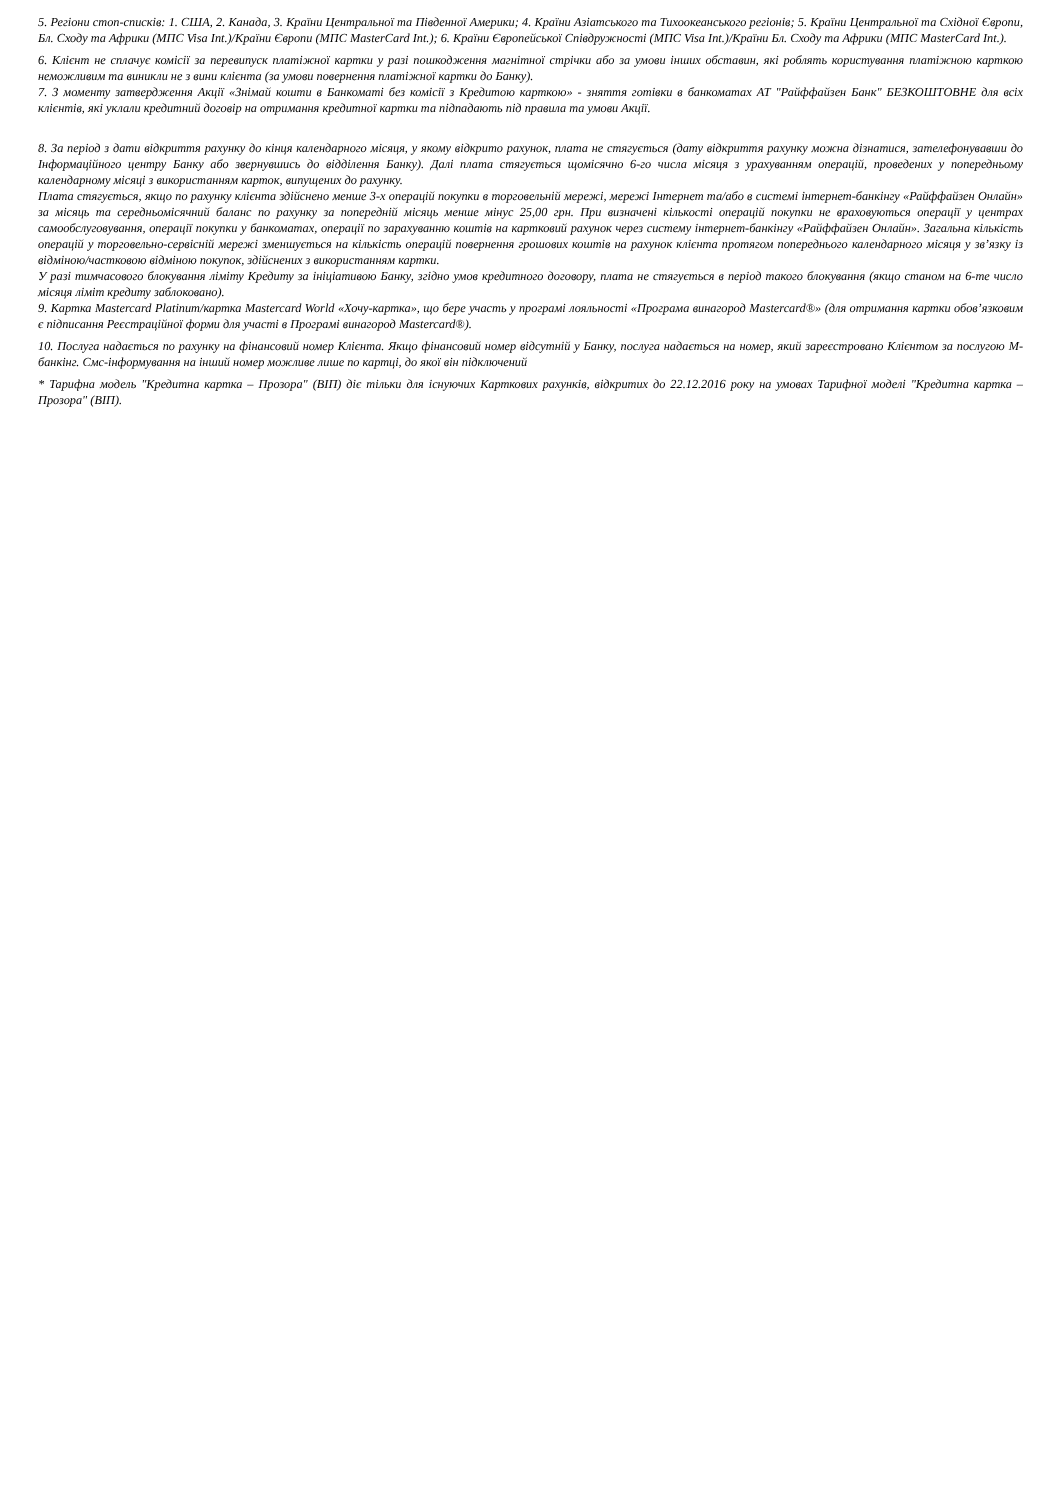5. Регіони стоп-списків: 1. США, 2. Канада, 3. Країни Центральної та Південної Америки; 4. Країни Азіатського та Тихоокеанського регіонів; 5. Країни Центральної та Східної Європи, Бл. Сходу та Африки (МПС Visa Int.)/Країни Європи (МПС MasterCard Int.); 6. Країни Європейської Співдружності (МПС Visa Int.)/Країни Бл. Сходу та Африки (МПС MasterCard Int.).
6. Клієнт не сплачує комісії за перевипуск платіжної картки у разі пошкодження магнітної стрічки або за умови інших обставин, які роблять користування платіжною карткою неможливим та виникли не з вини клієнта (за умови повернення платіжної картки до Банку).
7. З моменту затвердження Акції «Знімай кошти в Банкоматі без комісії з Кредитою карткою» - зняття готівки в банкоматах АТ "Райффайзен Банк" БЕЗКОШТОВНЕ для всіх клієнтів, які уклали кредитний договір на отримання кредитної картки та підпадають під правила та умови Акції.
8. За період з дати відкриття рахунку до кінця календарного місяця, у якому відкрито рахунок, плата не стягується (дату відкриття рахунку можна дізнатися, зателефонувавши до Інформаційного центру Банку або звернувшись до відділення Банку). Далі плата стягується щомісячно 6-го числа місяця з урахуванням операцій, проведених у попередньому календарному місяці з використанням карток, випущених до рахунку.
Плата стягується, якщо по рахунку клієнта здійснено менше 3-х операцій покупки в торговельній мережі, мережі Інтернет та/або в системі інтернет-банкінгу «Райффайзен Онлайн» за місяць та середньомісячний баланс по рахунку за попередній місяць менше мінус 25,00 грн. При визначені кількості операцій покупки не враховуються операції у центрах самообслуговування, операції покупки у банкоматах, операції по зарахуванню коштів на картковий рахунок через систему інтернет-банкінгу «Райффайзен Онлайн». Загальна кількість операцій у торговельно-сервісній мережі зменшується на кількість операцій повернення грошових коштів на рахунок клієнта протягом попереднього календарного місяця у зв’язку із відміною/частковою відміною покупок, здійснених з використанням картки.
У разі тимчасового блокування ліміту Кредиту за ініціативою Банку, згідно умов кредитного договору, плата не стягується в період такого блокування (якщо станом на 6-те число місяця ліміт кредиту заблоковано).
9. Картка Mastercard Platinum/картка Mastercard World «Хочу-картка», що бере участь у програмі лояльності «Програма винагород Mastercard®» (для отримання картки обов’язковим є підписання Реєстраційної форми для участі в Програмі винагород Mastercard®).
10. Послуга надається по рахунку на фінансовий номер Клієнта. Якщо фінансовий номер відсутній у Банку, послуга надається на номер, який зареєстровано Клієнтом за послугою М-банкінг. Смс-інформування на інший номер можливе лише по картці, до якої він підключений
* Тарифна модель "Кредитна картка – Прозора" (ВІП) діє тільки для існуючих Карткових рахунків, відкритих до 22.12.2016 року на умовах Тарифної моделі "Кредитна картка – Прозора" (ВІП).